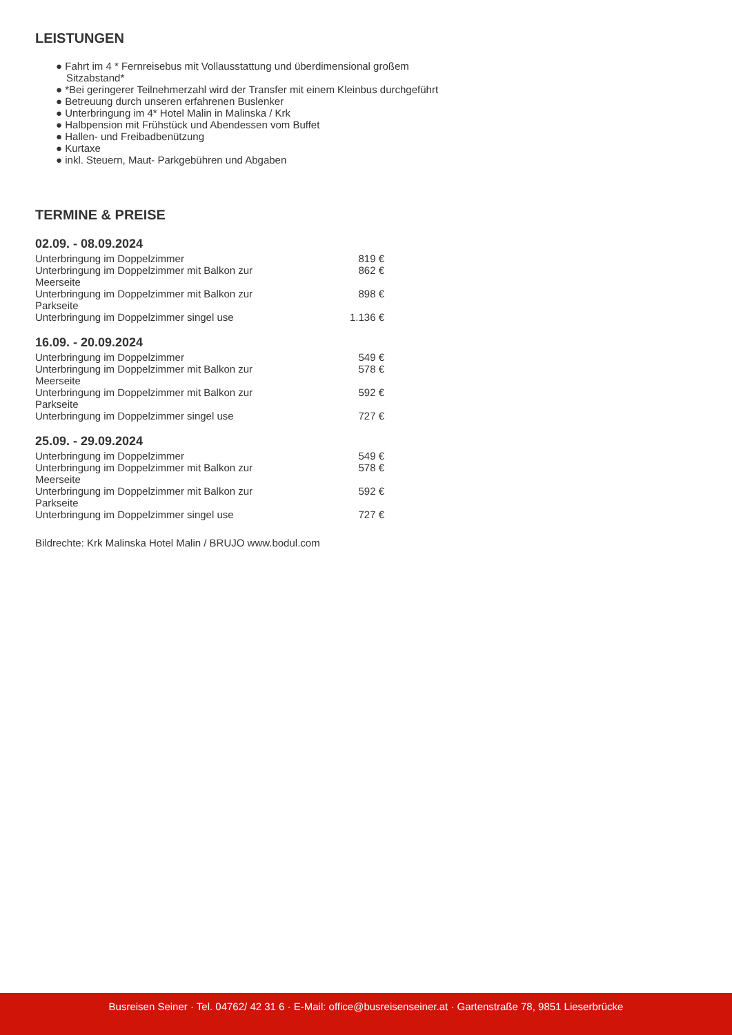LEISTUNGEN
● Fahrt im 4 * Fernreisebus mit Vollausstattung und überdimensional großem Sitzabstand*
● *Bei geringerer Teilnehmerzahl wird der Transfer mit einem Kleinbus durchgeführt
● Betreuung durch unseren erfahrenen Buslenker
● Unterbringung im 4* Hotel Malin in Malinska / Krk
● Halbpension mit Frühstück und Abendessen vom Buffet
● Hallen- und Freibadbenützung
● Kurtaxe
● inkl. Steuern, Maut- Parkgebühren und Abgaben
TERMINE & PREISE
02.09. - 08.09.2024
| Unterbringung im Doppelzimmer | 819 € |
| Unterbringung im Doppelzimmer mit Balkon zur Meerseite | 862 € |
| Unterbringung im Doppelzimmer mit Balkon zur Parkseite | 898 € |
| Unterbringung im Doppelzimmer singel use | 1.136 € |
16.09. - 20.09.2024
| Unterbringung im Doppelzimmer | 549 € |
| Unterbringung im Doppelzimmer mit Balkon zur Meerseite | 578 € |
| Unterbringung im Doppelzimmer mit Balkon zur Parkseite | 592 € |
| Unterbringung im Doppelzimmer singel use | 727 € |
25.09. - 29.09.2024
| Unterbringung im Doppelzimmer | 549 € |
| Unterbringung im Doppelzimmer mit Balkon zur Meerseite | 578 € |
| Unterbringung im Doppelzimmer mit Balkon zur Parkseite | 592 € |
| Unterbringung im Doppelzimmer singel use | 727 € |
Bildrechte: Krk Malinska Hotel Malin / BRUJO www.bodul.com
Busreisen Seiner · Tel. 04762/ 42 31 6 · E-Mail: office@busreisenseiner.at · Gartenstraße 78, 9851 Lieserbrücke